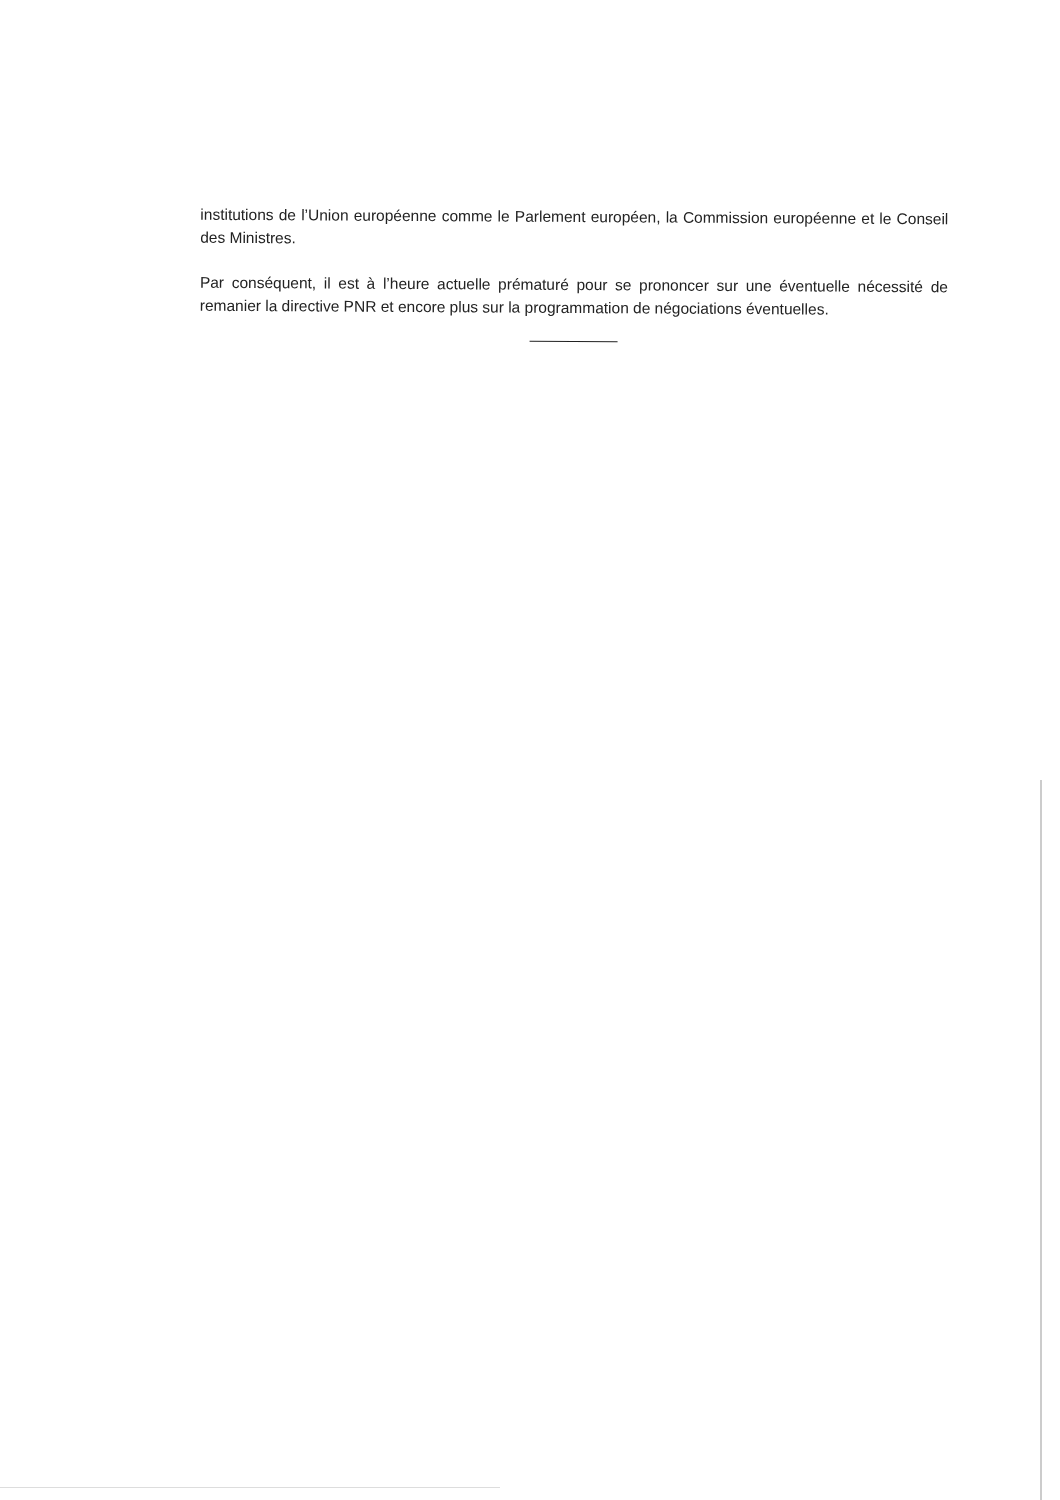institutions de l’Union européenne comme le Parlement européen, la Commission européenne et le Conseil des Ministres.
Par conséquent, il est à l’heure actuelle prématuré pour se prononcer sur une éventuelle nécessité de remanier la directive PNR et encore plus sur la programmation de négociations éventuelles.